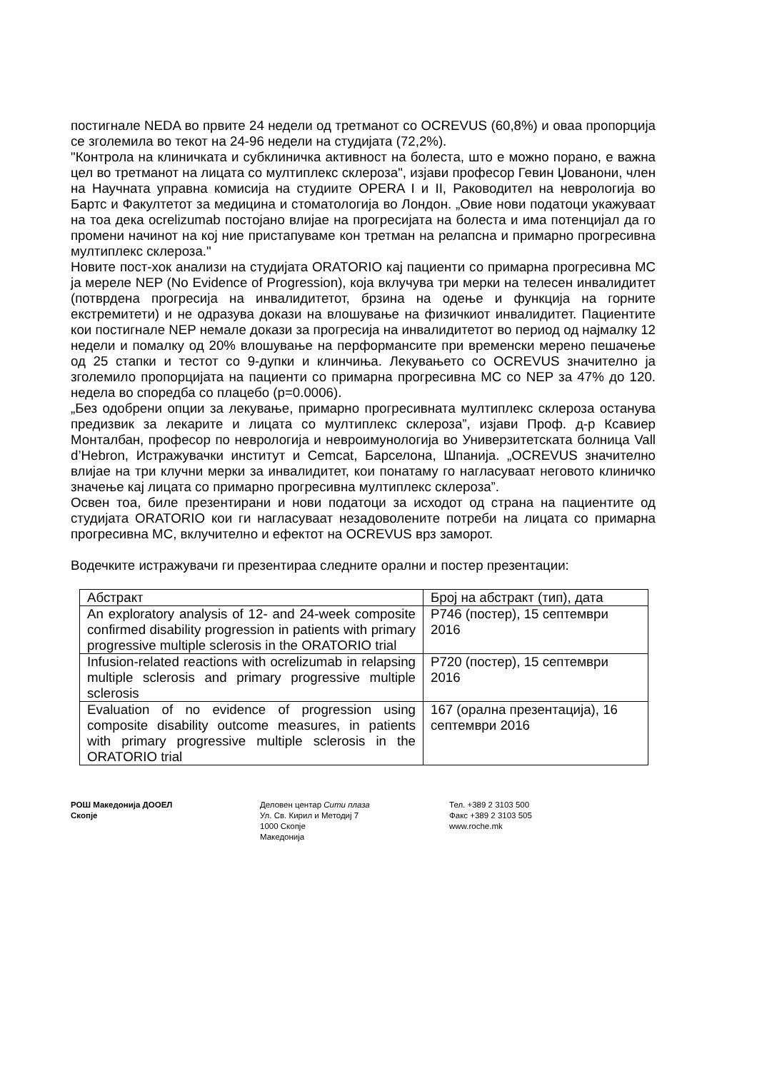постигнале NEDA во првите 24 недели од третманот со OCREVUS (60,8%) и оваа пропорција се зголемила во текот на 24-96 недели на студијата (72,2%).
"Контрола на клиничката и субклиничка активност на болеста, што е можно порано, е важна цел во третманот на лицата со мултиплекс склероза", изјави професор Гевин Џованони, член на Научната управна комисија на студиите OPERA I и II, Раководител на неврологија во Бартс и Факултетот за медицина и стоматологија во Лондон. „Овие нови податоци укажуваат на тоа дека ocrelizumab постојано влијае на прогресијата на болеста и има потенцијал да го промени начинот на кој ние пристапуваме кон третман на релапсна и примарно прогресивна мултиплекс склероза."
Новите пост-хок анализи на студијата ORATORIO кај пациенти со примарна прогресивна МС ја мереле NEP (No Evidence of Progression), која вклучува три мерки на телесен инвалидитет (потврдена прогресија на инвалидитетот, брзина на одење и функција на горните екстремитети) и не одразува докази на влошување на физичкиот инвалидитет. Пациентите кои постигнале NEP немале докази за прогресија на инвалидитетот во период од најмалку 12 недели и помалку од 20% влошување на перформансите при временски мерено пешачење од 25 стапки и тестот со 9-дупки и клинчиња. Лекувањето со OCREVUS значително ја зголемило пропорцијата на пациенти со примарна прогресивна МС со NEP за 47% до 120. недела во споредба со плацебо (p=0.0006).
„Без одобрени опции за лекување, примарно прогресивната мултиплекс склероза останува предизвик за лекарите и лицата со мултиплекс склероза”, изјави Проф. д-р Ксавиер Монталбан, професор по неврологија и невроимунологија во Универзитетската болница Vall d’Hebron, Истражувачки институт и Cemcat, Барселона, Шпанија. „OCREVUS значително влијае на три клучни мерки за инвалидитет, кои понатаму го нагласуваат неговото клиничко значење кај лицата со примарно прогресивна мултиплекс склероза”.
Освен тоа, биле презентирани и нови податоци за исходот од страна на пациентите од студијата ORATORIO кои ги нагласуваат незадоволените потреби на лицата со примарна прогресивна МС, вклучително и ефектот на OCREVUS врз заморот.
Водечките истражувачи ги презентираа следните орални и постер презентации:
| Абстракт | Број на абстракт (тип), дата |
| --- | --- |
| An exploratory analysis of 12- and 24-week composite confirmed disability progression in patients with primary progressive multiple sclerosis in the ORATORIO trial | P746 (постер), 15 септември 2016 |
| Infusion-related reactions with ocrelizumab in relapsing multiple sclerosis and primary progressive multiple sclerosis | P720 (постер), 15 септември 2016 |
| Evaluation of no evidence of progression using composite disability outcome measures, in patients with primary progressive multiple sclerosis in the ORATORIO trial | 167 (орална презентација), 16 септември 2016 |
РОШ Македонија ДООЕЛ
Скопје
Деловен центар Сити плаза
Ул. Св. Кирил и Методиј 7
1000 Скопје
Македонија
Тел. +389 2 3103 500
Факс +389 2 3103 505
www.roche.mk